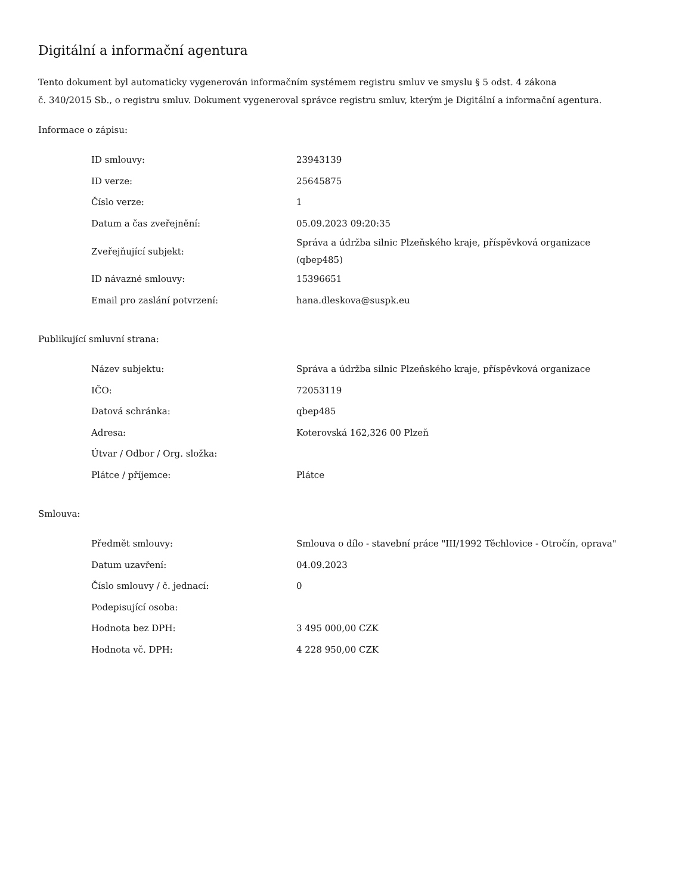Digitální a informační agentura
Tento dokument byl automaticky vygenerován informačním systémem registru smluv ve smyslu § 5 odst. 4 zákona
č. 340/2015 Sb., o registru smluv. Dokument vygeneroval správce registru smluv, kterým je Digitální a informační agentura.
Informace o zápisu:
| ID smlouvy: | 23943139 |
| ID verze: | 25645875 |
| Číslo verze: | 1 |
| Datum a čas zveřejnění: | 05.09.2023 09:20:35 |
| Zveřejňující subjekt: | Správa a údržba silnic Plzeňského kraje, příspěvková organizace (qbep485) |
| ID návazné smlouvy: | 15396651 |
| Email pro zaslání potvrzení: | hana.dleskova@suspk.eu |
Publikující smluvní strana:
| Název subjektu: | Správa a údržba silnic Plzeňského kraje, příspěvková organizace |
| IČO: | 72053119 |
| Datová schránka: | qbep485 |
| Adresa: | Koterovská 162,326 00 Plzeň |
| Útvar / Odbor / Org. složka: | |
| Plátce / příjemce: | Plátce |
Smlouva:
| Předmět smlouvy: | Smlouva o dílo - stavební práce "III/1992 Těchlovice - Otročín, oprava" |
| Datum uzavření: | 04.09.2023 |
| Číslo smlouvy / č. jednací: | 0 |
| Podepisující osoba: | |
| Hodnota bez DPH: | 3 495 000,00 CZK |
| Hodnota vč. DPH: | 4 228 950,00 CZK |